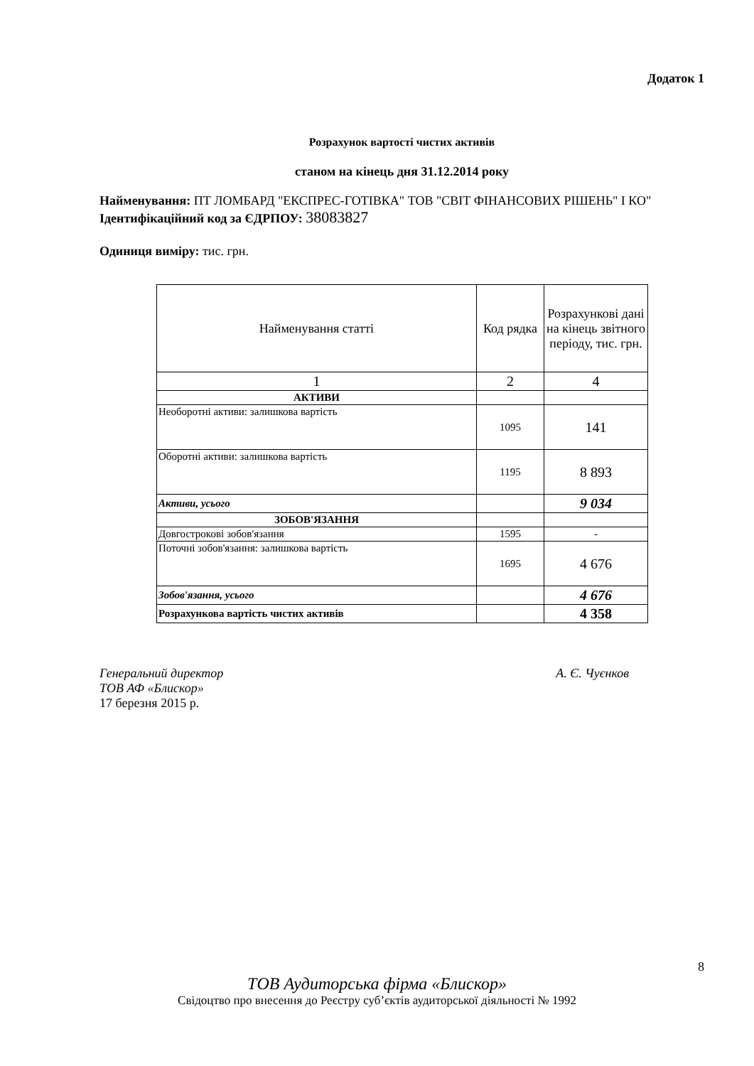Додаток 1
Розрахунок вартості чистих активів
станом на кінець дня 31.12.2014 року
Найменування: ПТ ЛОМБАРД "ЕКСПРЕС-ГОТІВКА" ТОВ "СВІТ ФІНАНСОВИХ РІШЕНЬ" І КО"
Ідентифікаційний код за ЄДРПОУ: 38083827
Одиниця виміру: тис. грн.
| Найменування статті | Код рядка | Розрахункові дані на кінець звітного періоду, тис. грн. |
| --- | --- | --- |
| 1 | 2 | 4 |
| АКТИВИ | | |
| Необоротні активи: залишкова вартість | 1095 | 141 |
| Оборотні активи: залишкова вартість | 1195 | 8 893 |
| Активи, усього | | 9 034 |
| ЗОБОВ'ЯЗАННЯ | | |
| Довгострокові зобов'язання | 1595 | - |
| Поточні зобов'язання: залишкова вартість | 1695 | 4 676 |
| Зобов'язання, усього | | 4 676 |
| Розрахункова вартість чистих активів | | 4 358 |
Генеральний директор А. Є. Чуєнков
ТОВ АФ «Блискор»
17 березня 2015 р.
8
ТОВ Аудиторська фірма «Блискор»
Свідоцтво про внесення до Реєстру суб’єктів аудиторської діяльності № 1992